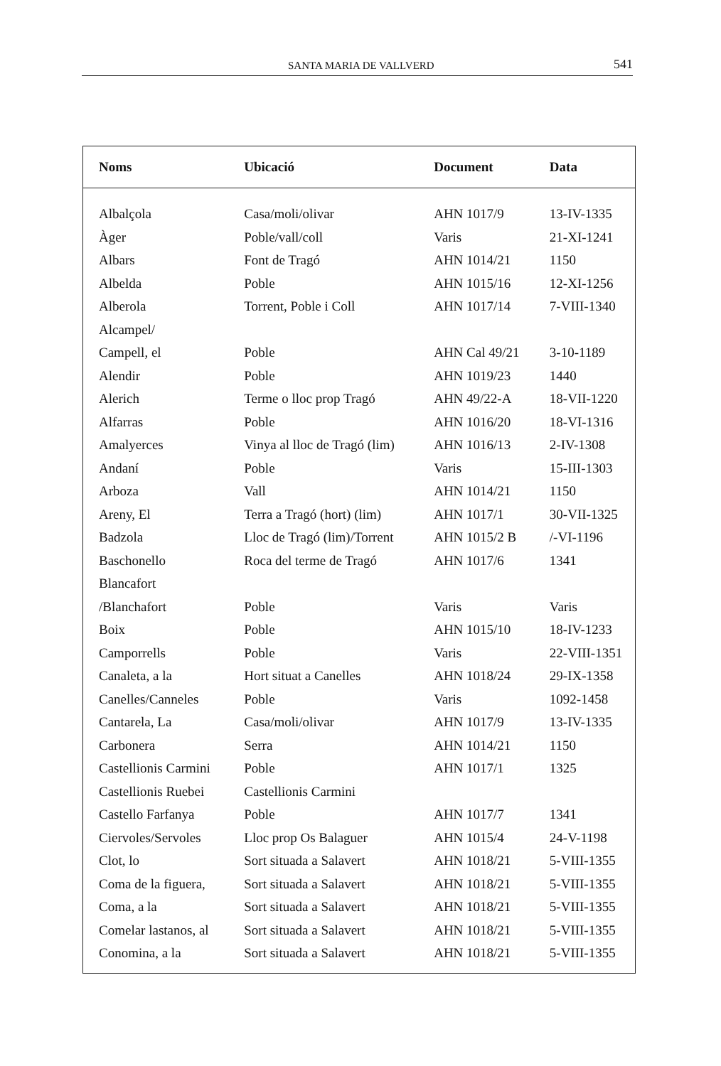SANTA MARIA DE VALLVERD 541
| Noms | Ubicació | Document | Data |
| --- | --- | --- | --- |
| Albalçola | Casa/moli/olivar | AHN 1017/9 | 13-IV-1335 |
| Àger | Poble/vall/coll | Varis | 21-XI-1241 |
| Albars | Font de Tragó | AHN 1014/21 | 1150 |
| Albelda | Poble | AHN 1015/16 | 12-XI-1256 |
| Alberola | Torrent, Poble i Coll | AHN 1017/14 | 7-VIII-1340 |
| Alcampel/ | | | |
| Campell, el | Poble | AHN Cal 49/21 | 3-10-1189 |
| Alendir | Poble | AHN 1019/23 | 1440 |
| Alerich | Terme o lloc prop Tragó | AHN 49/22-A | 18-VII-1220 |
| Alfarras | Poble | AHN 1016/20 | 18-VI-1316 |
| Amalyerces | Vinya al lloc de Tragó (lim) | AHN 1016/13 | 2-IV-1308 |
| Andaní | Poble | Varis | 15-III-1303 |
| Arboza | Vall | AHN 1014/21 | 1150 |
| Areny, El | Terra a Tragó (hort) (lim) | AHN 1017/1 | 30-VII-1325 |
| Badzola | Lloc de Tragó (lim)/Torrent | AHN 1015/2 B | /-VI-1196 |
| Baschonello | Roca del terme de Tragó | AHN 1017/6 | 1341 |
| Blancafort | | | |
| /Blanchafort | Poble | Varis | Varis |
| Boix | Poble | AHN 1015/10 | 18-IV-1233 |
| Camporrells | Poble | Varis | 22-VIII-1351 |
| Canaleta, a la | Hort situat a Canelles | AHN 1018/24 | 29-IX-1358 |
| Canelles/Canneles | Poble | Varis | 1092-1458 |
| Cantarela, La | Casa/moli/olivar | AHN 1017/9 | 13-IV-1335 |
| Carbonera | Serra | AHN 1014/21 | 1150 |
| Castellionis Carmini | Poble | AHN 1017/1 | 1325 |
| Castellionis Ruebei | Castellionis Carmini | | |
| Castello Farfanya | Poble | AHN 1017/7 | 1341 |
| Ciervoles/Servoles | Lloc prop Os Balaguer | AHN 1015/4 | 24-V-1198 |
| Clot, lo | Sort situada a Salavert | AHN 1018/21 | 5-VIII-1355 |
| Coma de la figuera, | Sort situada a Salavert | AHN 1018/21 | 5-VIII-1355 |
| Coma, a la | Sort situada a Salavert | AHN 1018/21 | 5-VIII-1355 |
| Comelar lastanos, al | Sort situada a Salavert | AHN 1018/21 | 5-VIII-1355 |
| Conomina, a la | Sort situada a Salavert | AHN 1018/21 | 5-VIII-1355 |